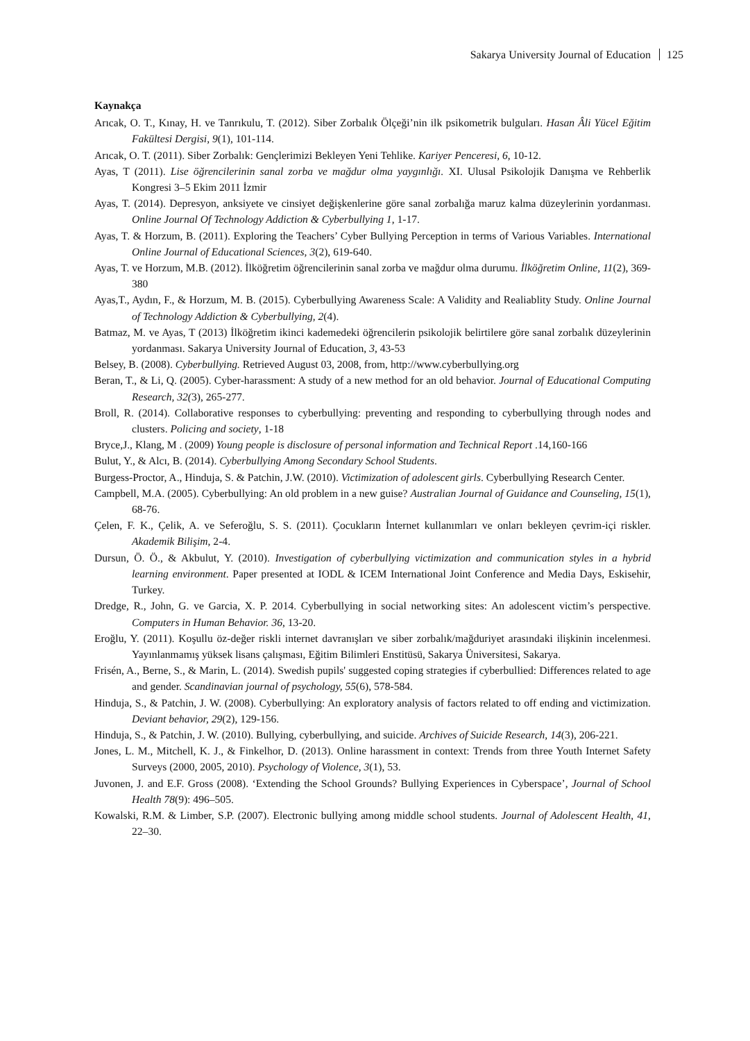Sakarya University Journal of Education 125
Kaynakça
Arıcak, O. T., Kınay, H. ve Tanrıkulu, T. (2012). Siber Zorbalık Ölçeği’nin ilk psikometrik bulguları. Hasan Âli Yücel Eğitim Fakültesi Dergisi, 9(1), 101-114.
Arıcak, O. T. (2011). Siber Zorbalık: Gençlerimizi Bekleyen Yeni Tehlike. Kariyer Penceresi, 6, 10-12.
Ayas, T (2011). Lise öğrencilerinin sanal zorba ve mağdur olma yaygınlığı. XI. Ulusal Psikolojik Danışma ve Rehberlik Kongresi 3–5 Ekim 2011 İzmir
Ayas, T. (2014). Depresyon, anksiyete ve cinsiyet değişkenlerine göre sanal zorbalığa maruz kalma düzeylerinin yordanması. Online Journal Of Technology Addiction & Cyberbullying 1, 1-17.
Ayas, T. & Horzum, B. (2011). Exploring the Teachers’ Cyber Bullying Perception in terms of Various Variables. International Online Journal of Educational Sciences, 3(2), 619-640.
Ayas, T. ve Horzum, M.B. (2012). İlköğretim öğrencilerinin sanal zorba ve mağdur olma durumu. İlköğretim Online, 11(2), 369-380
Ayas,T., Aydın, F., & Horzum, M. B. (2015). Cyberbullying Awareness Scale: A Validity and Realiablity Study. Online Journal of Technology Addiction & Cyberbullying, 2(4).
Batmaz, M. ve Ayas, T (2013) İlköğretim ikinci kademedeki öğrencilerin psikolojik belirtilere göre sanal zorbalık düzeylerinin yordanması. Sakarya University Journal of Education, 3, 43-53
Belsey, B. (2008). Cyberbullying. Retrieved August 03, 2008, from, http://www.cyberbullying.org
Beran, T., & Li, Q. (2005). Cyber-harassment: A study of a new method for an old behavior. Journal of Educational Computing Research, 32(3), 265-277.
Broll, R. (2014). Collaborative responses to cyberbullying: preventing and responding to cyberbullying through nodes and clusters. Policing and society, 1-18
Bryce,J., Klang, M . (2009) Young people is disclosure of personal information and Technical Report .14,160-166
Bulut, Y., & Alcı, B. (2014). Cyberbullying Among Secondary School Students.
Burgess-Proctor, A., Hinduja, S. & Patchin, J.W. (2010). Victimization of adolescent girls. Cyberbullying Research Center.
Campbell, M.A. (2005). Cyberbullying: An old problem in a new guise? Australian Journal of Guidance and Counseling, 15(1), 68-76.
Çelen, F. K., Çelik, A. ve Seferoğlu, S. S. (2011). Çocukların İnternet kullanımları ve onları bekleyen çevrim-içi riskler. Akademik Bilişim, 2-4.
Dursun, Ö. Ö., & Akbulut, Y. (2010). Investigation of cyberbullying victimization and communication styles in a hybrid learning environment. Paper presented at IODL & ICEM International Joint Conference and Media Days, Eskisehir, Turkey.
Dredge, R., John, G. ve Garcia, X. P. 2014. Cyberbullying in social networking sites: An adolescent victim’s perspective. Computers in Human Behavior. 36, 13-20.
Eroğlu, Y. (2011). Koşullu öz-değer riskli internet davranışları ve siber zorbalık/mağduriyet arasındaki ilişkinin incelenmesi. Yayınlanmamış yüksek lisans çalışması, Eğitim Bilimleri Enstitüsü, Sakarya Üniversitesi, Sakarya.
Frisén, A., Berne, S., & Marin, L. (2014). Swedish pupils' suggested coping strategies if cyberbullied: Differences related to age and gender. Scandinavian journal of psychology, 55(6), 578-584.
Hinduja, S., & Patchin, J. W. (2008). Cyberbullying: An exploratory analysis of factors related to off ending and victimization. Deviant behavior, 29(2), 129-156.
Hinduja, S., & Patchin, J. W. (2010). Bullying, cyberbullying, and suicide. Archives of Suicide Research, 14(3), 206-221.
Jones, L. M., Mitchell, K. J., & Finkelhor, D. (2013). Online harassment in context: Trends from three Youth Internet Safety Surveys (2000, 2005, 2010). Psychology of Violence, 3(1), 53.
Juvonen, J. and E.F. Gross (2008). ‘Extending the School Grounds? Bullying Experiences in Cyberspace’, Journal of School Health 78(9): 496–505.
Kowalski, R.M. & Limber, S.P. (2007). Electronic bullying among middle school students. Journal of Adolescent Health, 41, 22–30.